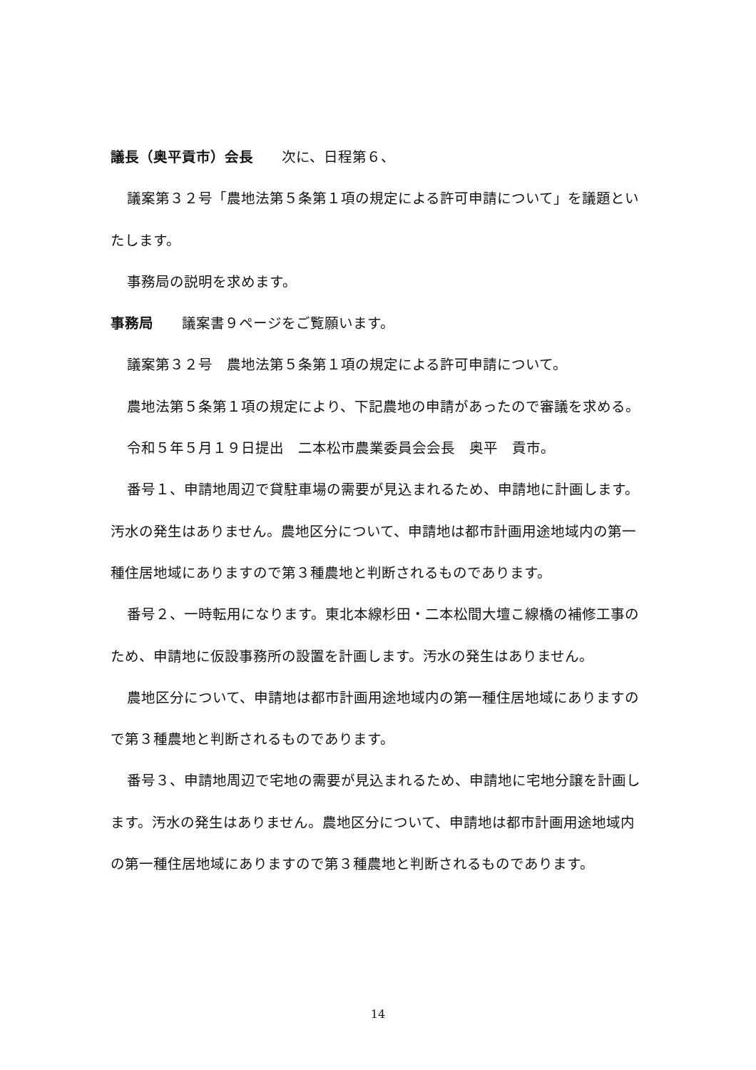議長（奥平貢市）会長　　次に、日程第６、
議案第３２号「農地法第５条第１項の規定による許可申請について」を議題といたします。
事務局の説明を求めます。
事務局　　議案書９ページをご覧願います。
議案第３２号　農地法第５条第１項の規定による許可申請について。
農地法第５条第１項の規定により、下記農地の申請があったので審議を求める。
令和５年５月１９日提出　二本松市農業委員会会長　奥平　貢市。
番号１、申請地周辺で貸駐車場の需要が見込まれるため、申請地に計画します。汚水の発生はありません。農地区分について、申請地は都市計画用途地域内の第一種住居地域にありますので第３種農地と判断されるものであります。
番号２、一時転用になります。東北本線杉田・二本松間大壇こ線橋の補修工事のため、申請地に仮設事務所の設置を計画します。汚水の発生はありません。
農地区分について、申請地は都市計画用途地域内の第一種住居地域にありますので第３種農地と判断されるものであります。
番号３、申請地周辺で宅地の需要が見込まれるため、申請地に宅地分譲を計画します。汚水の発生はありません。農地区分について、申請地は都市計画用途地域内の第一種住居地域にありますので第３種農地と判断されるものであります。
14